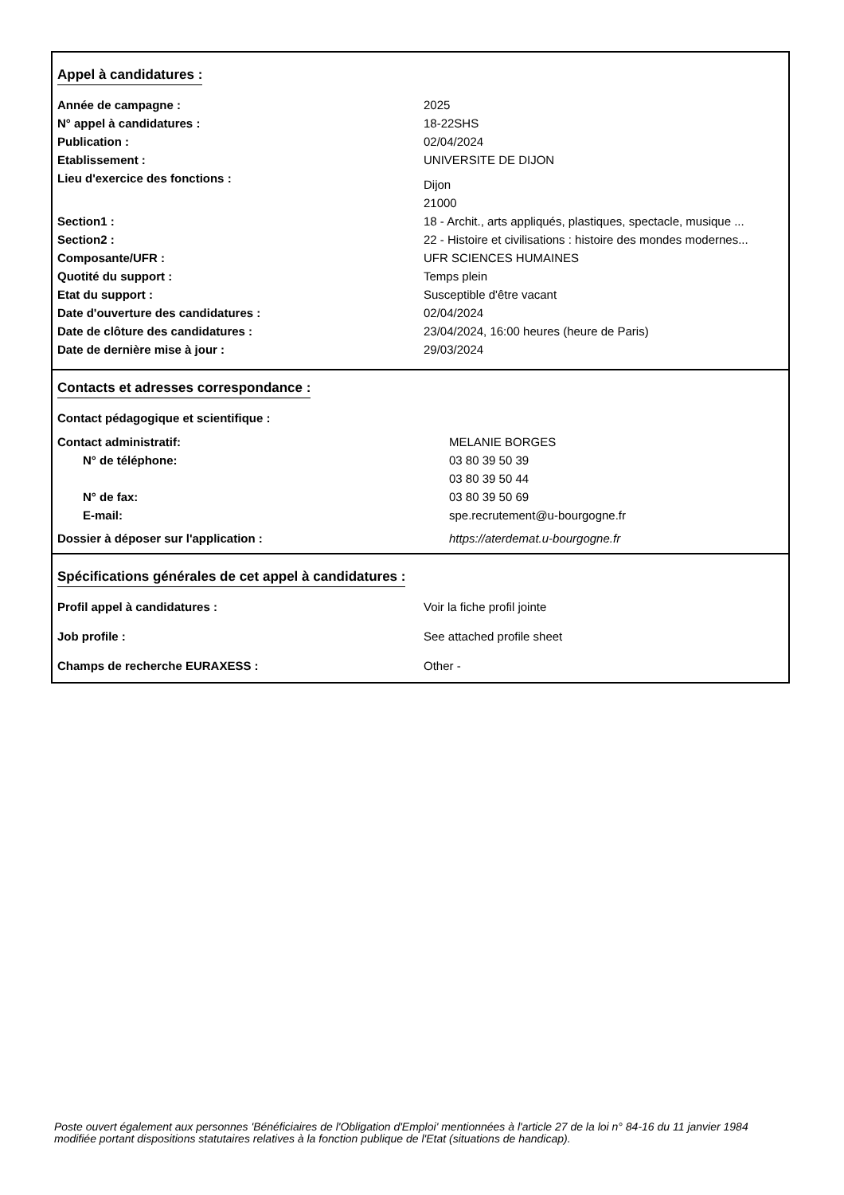Appel à candidatures :
| Année de campagne : | 2025 |
| N° appel à candidatures : | 18-22SHS |
| Publication : | 02/04/2024 |
| Etablissement : | UNIVERSITE DE DIJON |
| Lieu d'exercice des fonctions : | Dijon |
| | 21000 |
| Section1 : | 18 - Archit., arts appliqués, plastiques, spectacle, musique ... |
| Section2 : | 22 - Histoire et civilisations : histoire des mondes modernes... |
| Composante/UFR : | UFR SCIENCES HUMAINES |
| Quotité du support : | Temps plein |
| Etat du support : | Susceptible d'être vacant |
| Date d'ouverture des candidatures : | 02/04/2024 |
| Date de clôture des candidatures : | 23/04/2024, 16:00 heures (heure de Paris) |
| Date de dernière mise à jour : | 29/03/2024 |
Contacts et adresses correspondance :
| Contact pédagogique et scientifique : | |
| Contact administratif: | MELANIE BORGES |
| N° de téléphone: | 03 80 39 50 39 |
| | 03 80 39 50 44 |
| N° de fax: | 03 80 39 50 69 |
| E-mail: | spe.recrutement@u-bourgogne.fr |
| Dossier à déposer sur l'application : | https://aterdemat.u-bourgogne.fr |
Spécifications générales de cet appel à candidatures :
| Profil appel à candidatures : | Voir la fiche profil jointe |
| Job profile : | See attached profile sheet |
| Champs de recherche EURAXESS : | Other - |
Poste ouvert également aux personnes 'Bénéficiaires de l'Obligation d'Emploi' mentionnées à l'article 27 de la loi n° 84-16 du 11 janvier 1984 modifiée portant dispositions statutaires relatives à la fonction publique de l'Etat (situations de handicap).